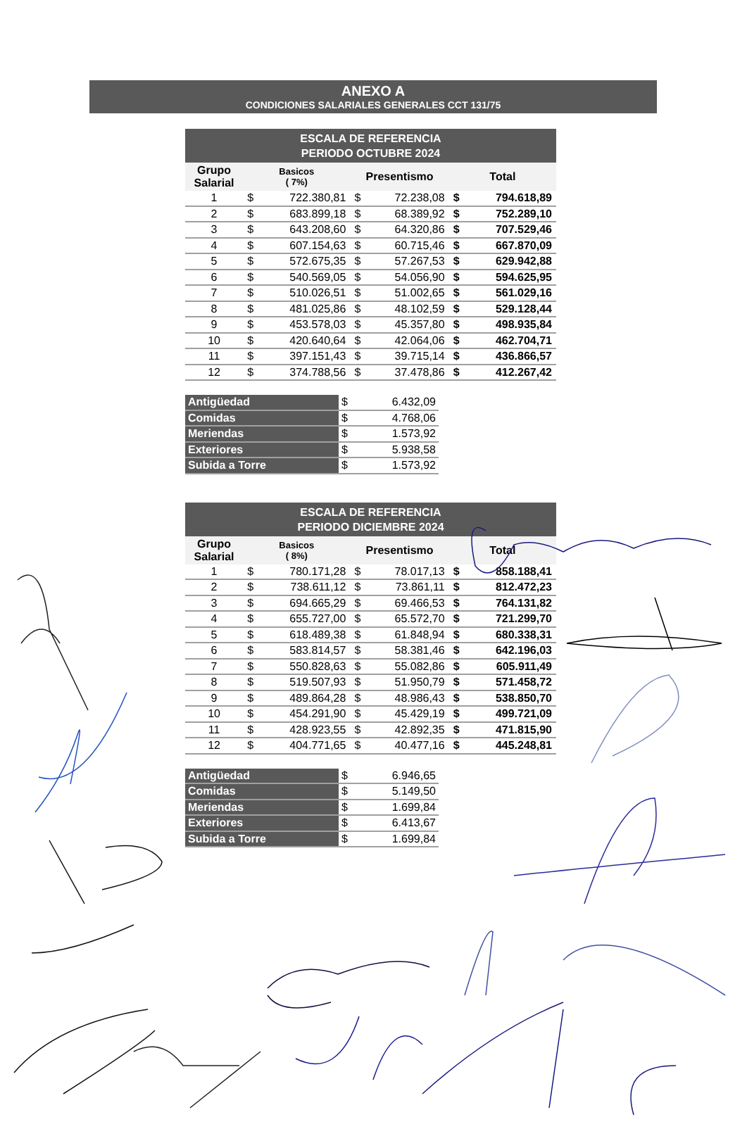ANEXO A
CONDICIONES SALARIALES GENERALES CCT 131/75
| ESCALA DE REFERENCIA PERIODO OCTUBRE 2024 | | | | | | |
| --- | --- | --- | --- | --- | --- | --- |
| Grupo Salarial | Basicos ( 7%) | | Presentismo | | Total | |
| 1 | $ | 722.380,81 | $ | 72.238,08 | $ | 794.618,89 |
| 2 | $ | 683.899,18 | $ | 68.389,92 | $ | 752.289,10 |
| 3 | $ | 643.208,60 | $ | 64.320,86 | $ | 707.529,46 |
| 4 | $ | 607.154,63 | $ | 60.715,46 | $ | 667.870,09 |
| 5 | $ | 572.675,35 | $ | 57.267,53 | $ | 629.942,88 |
| 6 | $ | 540.569,05 | $ | 54.056,90 | $ | 594.625,95 |
| 7 | $ | 510.026,51 | $ | 51.002,65 | $ | 561.029,16 |
| 8 | $ | 481.025,86 | $ | 48.102,59 | $ | 529.128,44 |
| 9 | $ | 453.578,03 | $ | 45.357,80 | $ | 498.935,84 |
| 10 | $ | 420.640,64 | $ | 42.064,06 | $ | 462.704,71 |
| 11 | $ | 397.151,43 | $ | 39.715,14 | $ | 436.866,57 |
| 12 | $ | 374.788,56 | $ | 37.478,86 | $ | 412.267,42 |
| Antigüedad | $ | 6.432,09 |
| Comidas | $ | 4.768,06 |
| Meriendas | $ | 1.573,92 |
| Exteriores | $ | 5.938,58 |
| Subida a Torre | $ | 1.573,92 |
| ESCALA DE REFERENCIA PERIODO DICIEMBRE 2024 | | | | | | |
| --- | --- | --- | --- | --- | --- | --- |
| Grupo Salarial | Basicos ( 8%) | | Presentismo | | Total | |
| 1 | $ | 780.171,28 | $ | 78.017,13 | $ | 858.188,41 |
| 2 | $ | 738.611,12 | $ | 73.861,11 | $ | 812.472,23 |
| 3 | $ | 694.665,29 | $ | 69.466,53 | $ | 764.131,82 |
| 4 | $ | 655.727,00 | $ | 65.572,70 | $ | 721.299,70 |
| 5 | $ | 618.489,38 | $ | 61.848,94 | $ | 680.338,31 |
| 6 | $ | 583.814,57 | $ | 58.381,46 | $ | 642.196,03 |
| 7 | $ | 550.828,63 | $ | 55.082,86 | $ | 605.911,49 |
| 8 | $ | 519.507,93 | $ | 51.950,79 | $ | 571.458,72 |
| 9 | $ | 489.864,28 | $ | 48.986,43 | $ | 538.850,70 |
| 10 | $ | 454.291,90 | $ | 45.429,19 | $ | 499.721,09 |
| 11 | $ | 428.923,55 | $ | 42.892,35 | $ | 471.815,90 |
| 12 | $ | 404.771,65 | $ | 40.477,16 | $ | 445.248,81 |
| Antigüedad | $ | 6.946,65 |
| Comidas | $ | 5.149,50 |
| Meriendas | $ | 1.699,84 |
| Exteriores | $ | 6.413,67 |
| Subida a Torre | $ | 1.699,84 |